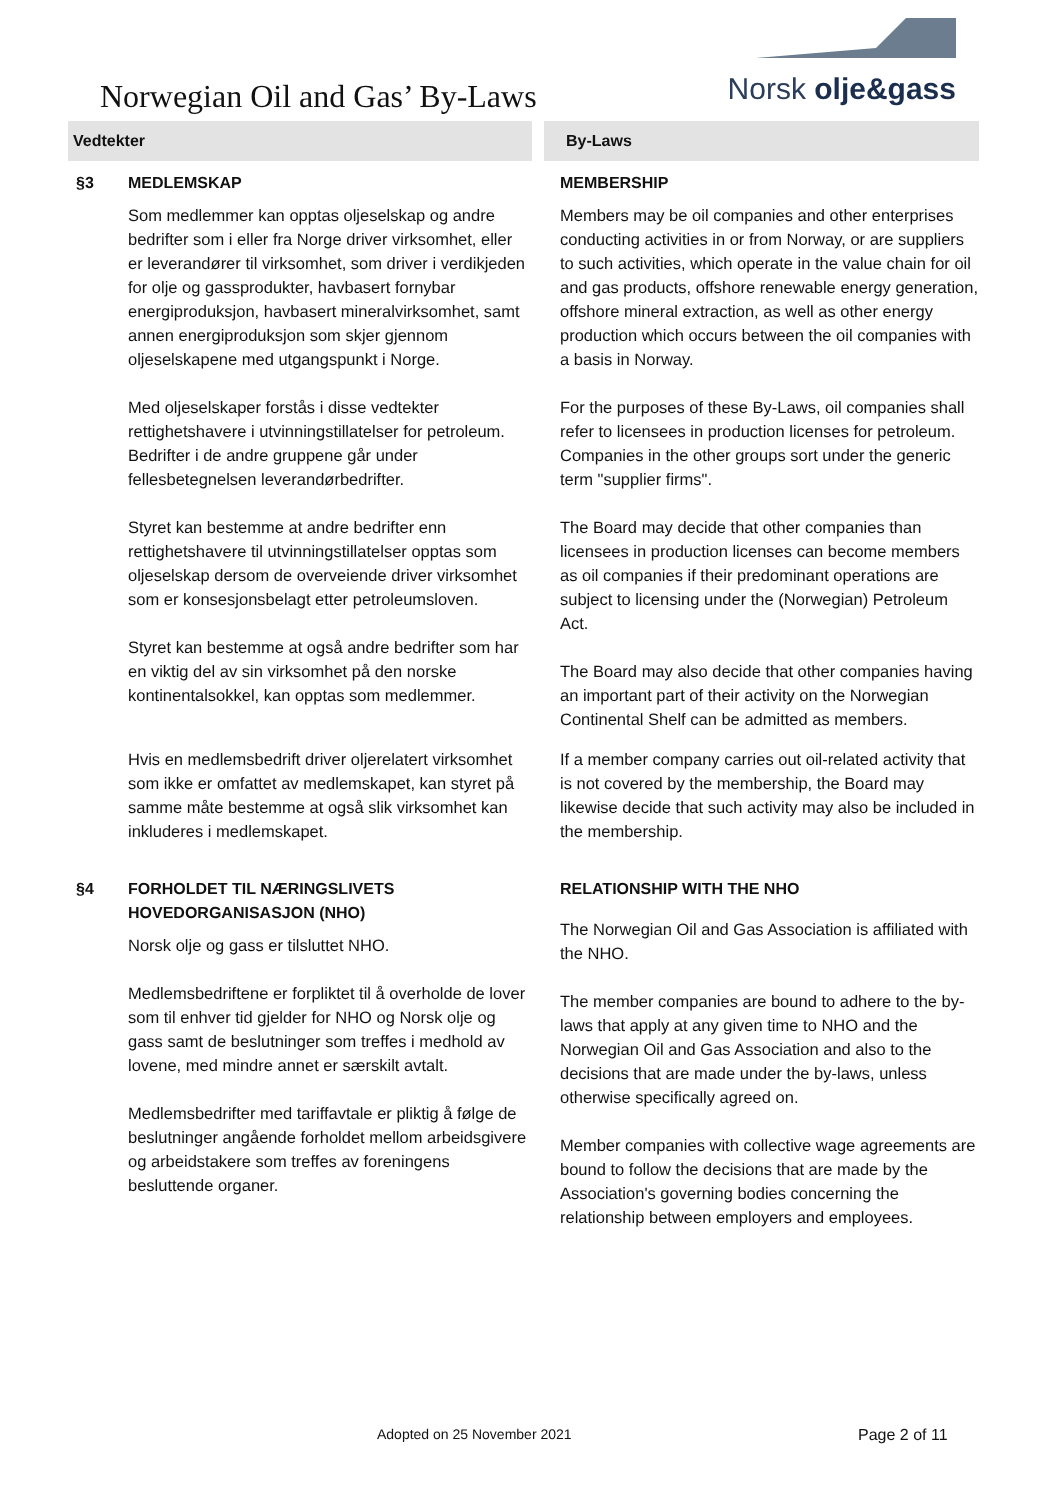Norwegian Oil and Gas’ By-Laws
Norsk olje&gass
| Vedtekter | | By-Laws |
| --- | --- | --- |
| §3 | MEDLEMSKAP | MEMBERSHIP |
| | Som medlemmer kan opptas oljeselskap og andre bedrifter som i eller fra Norge driver virksomhet, eller er leverandører til virksomhet, som driver i verdikjeden for olje og gassprodukter, havbasert fornybar energiproduksjon, havbasert mineralvirksomhet, samt annen energiproduksjon som skjer gjennom oljeselskapene med utgangspunkt i Norge. Med oljeselskaper forstås i disse vedtekter rettighetshavere i utvinningstillatelser for petroleum. Bedrifter i de andre gruppene går under fellesbetegnelsen leverandørbedrifter. Styret kan bestemme at andre bedrifter enn rettighetshavere til utvinningstillatelser opptas som oljeselskap dersom de overveiende driver virksomhet som er konsesjonsbelagt etter petroleumsloven. Styret kan bestemme at også andre bedrifter som har en viktig del av sin virksomhet på den norske kontinentalsokkel, kan opptas som medlemmer. Hvis en medlemsbedrift driver oljerelatert virksomhet som ikke er omfattet av medlemskapet, kan styret på samme måte bestemme at også slik virksomhet kan inkluderes i medlemskapet. | Members may be oil companies and other enterprises conducting activities in or from Norway, or are suppliers to such activities, which operate in the value chain for oil and gas products, offshore renewable energy generation, offshore mineral extraction, as well as other energy production which occurs between the oil companies with a basis in Norway. For the purposes of these By-Laws, oil companies shall refer to licensees in production licenses for petroleum. Companies in the other groups sort under the generic term "supplier firms". The Board may decide that other companies than licensees in production licenses can become members as oil companies if their predominant operations are subject to licensing under the (Norwegian) Petroleum Act. The Board may also decide that other companies having an important part of their activity on the Norwegian Continental Shelf can be admitted as members. If a member company carries out oil-related activity that is not covered by the membership, the Board may likewise decide that such activity may also be included in the membership. |
| §4 | FORHOLDET TIL NÆRINGSLIVETS HOVEDORGANISASJON (NHO) | RELATIONSHIP WITH THE NHO |
| | Norsk olje og gass er tilsluttet NHO. Medlemsbedriftene er forpliktet til å overholde de lover som til enhver tid gjelder for NHO og Norsk olje og gass samt de beslutninger som treffes i medhold av lovene, med mindre annet er særskilt avtalt. Medlemsbedrifter med tariffavtale er pliktig å følge de beslutninger angående forholdet mellom arbeidsgivere og arbeidstakere som treffes av foreningens besluttende organer. | The Norwegian Oil and Gas Association is affiliated with the NHO. The member companies are bound to adhere to the by-laws that apply at any given time to NHO and the Norwegian Oil and Gas Association and also to the decisions that are made under the by-laws, unless otherwise specifically agreed on. Member companies with collective wage agreements are bound to follow the decisions that are made by the Association's governing bodies concerning the relationship between employers and employees. |
Adopted on 25 November 2021 Page 2 of 11